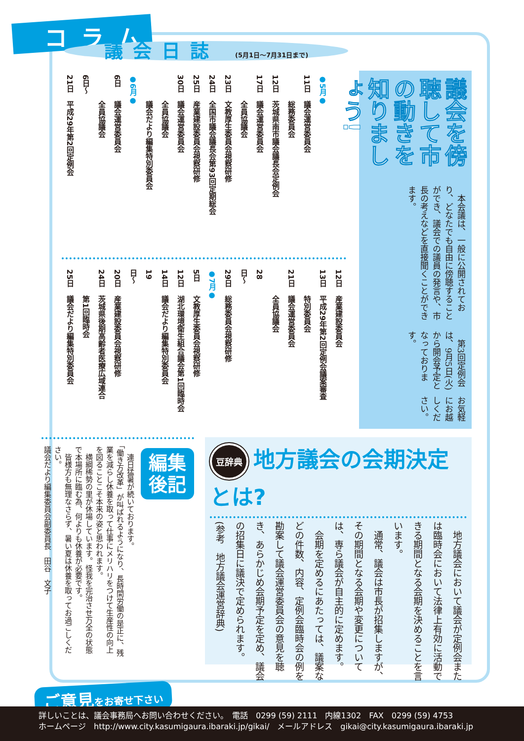コラム
議会を傍聴して市の動きを知りましょう!
本会議は、一般に公開されており、どなたでも自由に傍聴することができ、議会での議員の発言や、市長の考えなどを直接聞くことができます。
第3回定例会は、9月5日(火)から開会予定となっております。
お気軽にお越しください。
議会日誌 (5月1日〜7月31日まで)
●5月●
11日 議会運営委員会
総務委員会
12日 茨城県南市議会議長会定例会
17日 議会運営委員会
全員協議会
23日 文教厚生委員会視察研修
24日 全国市議会議長会第93回定期総会
25日 産業建設委員会視察研修
30日 議会運営委員会
全員協議会
議会だより編集特別委員会
●6月●
6日 議会運営委員会
全員協議会
6日〜21日 平成29年第2回定例会
12日 産業建設委員会
13日 平成29年第2回定例会議案審査
特別委員会
21日 議会運営委員会
全員協議会
28日〜29日 総務委員会視察研修
●7月●
5日 文教厚生委員会視察研修
12日 湖北環境衛生組合議会第1回臨時会
14日 議会だより編集特別委員会
19日〜20日 産業建設委員会視察研修
24日 茨城県後期高齢者医療広域連合
第1回臨時会
25日 議会だより編集特別委員会
豆辞典 地方議会の会期決定とは?
　地方議会において議会が定例会または臨時会において法律上有効に活動できる期間となる会期を決めることを言います。
　通常、議会は市長が招集しますが、その期間となる会期や変更については、専ら議会が自主的に定めます。
　会期を定めるにあたっては、議案などの件数、内容、定例会臨時会の例を勘案して議会運営委員会の意見を聴き、あらかじめ会期予定を定め、議会の招集日に議決で定められます。
(参考　地方議会運営辞典)
編集
後記
　連日猛暑が続いております。
「働き方改革」が叫ばれるようになり、長時間労働の是正に、残業を減らし休養を取って仕事にメリハリをつけて生産性の向上を図ることこそ本来の姿と思われます。
　横綱稀勢の里が休場しています。怪我を完治させ万全の状態で本場所に臨む為、何よりも休養が必要です。
　皆様方も無理なさらず、暑い夏は休養を取ってお過ごしください。
議会だより編集委員会副委員長　田谷　文子
ご意見をお寄せ下さい
詳しいことは、議会事務局へお問い合わせください。　電話　0299 (59) 2111　内線1302　FAX　0299 (59) 4753
ホームページ　http://www.city.kasumigaura.ibaraki.jp/gikai/　メールアドレス　gikai@city.kasumigaura.ibaraki.jp